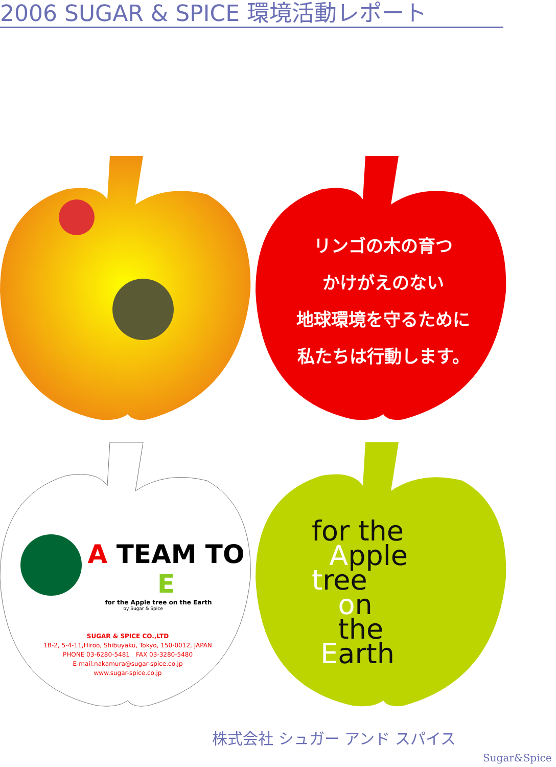2006 SUGAR & SPICE 環境活動レポート
リンゴの木の育つ
かけがえのない
地球環境を守るために
私たちは行動します。
A TEAM TO E
for the Apple tree on the Earth
by Sugar & Spice
SUGAR & SPICE CO.,LTD
1B-2, 5-4-11,Hiroo, Shibuyaku, Tokyo, 150-0012, JAPAN
PHONE 03-6280-5481　FAX 03-3280-5480
E-mail:nakamura@sugar-spice.co.jp
www.sugar-spice.co.jp
for the
Apple
tree
on
the
Earth
株式会社 シュガー アンド スパイス
Sugar&Spice